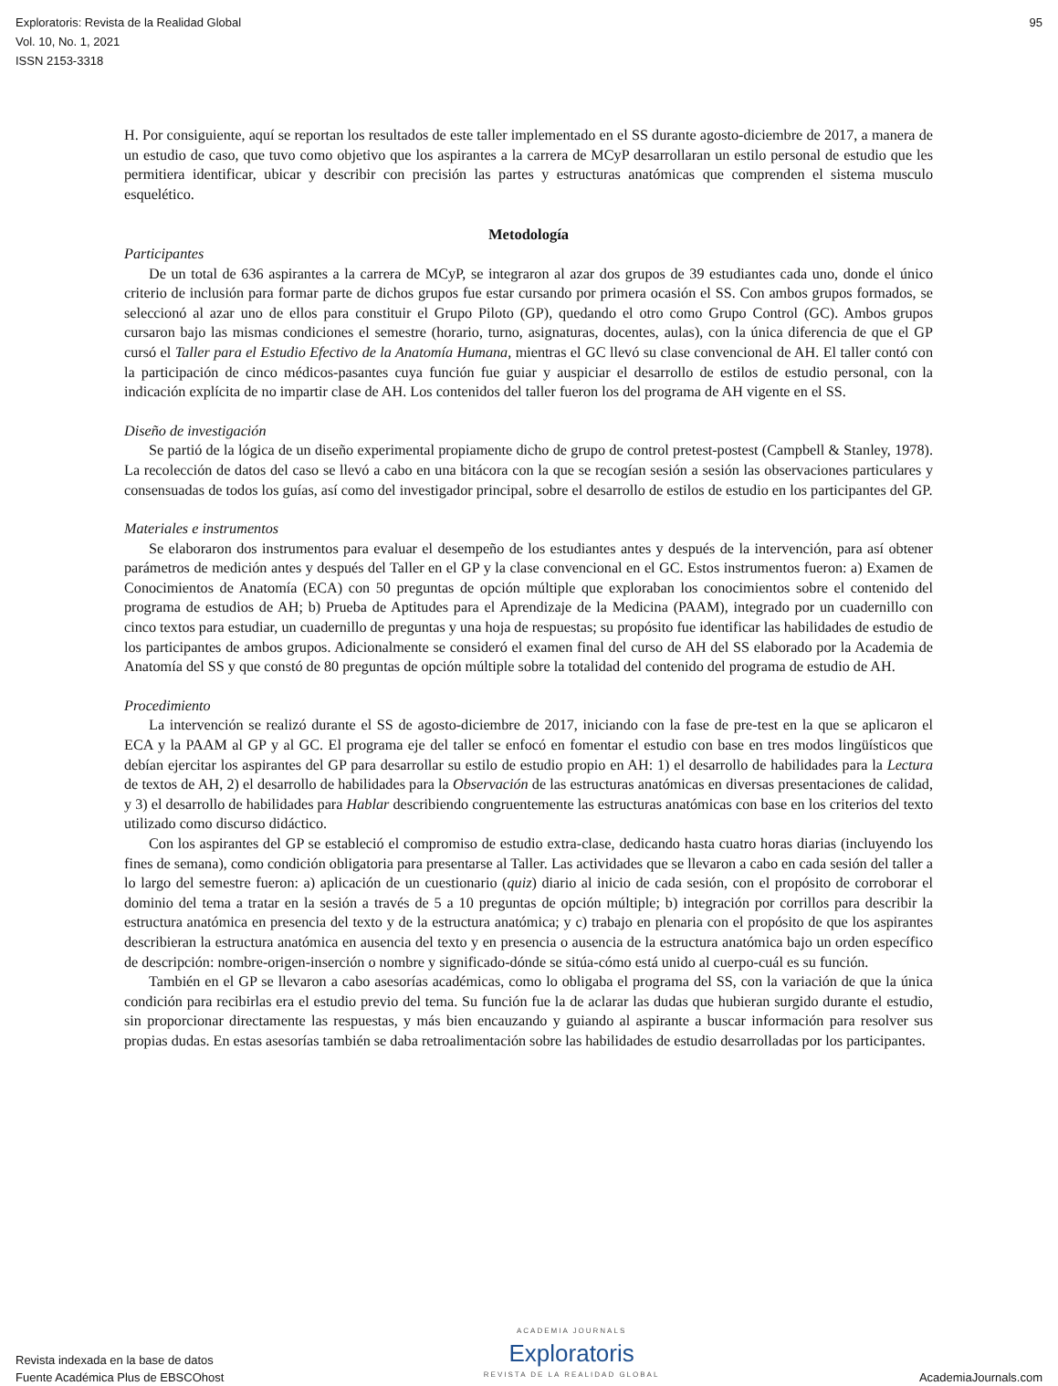Exploratoris: Revista de la Realidad Global
Vol. 10, No. 1, 2021
ISSN 2153-3318
95
H. Por consiguiente, aquí se reportan los resultados de este taller implementado en el SS durante agosto-diciembre de 2017, a manera de un estudio de caso, que tuvo como objetivo que los aspirantes a la carrera de MCyP desarrollaran un estilo personal de estudio que les permitiera identificar, ubicar y describir con precisión las partes y estructuras anatómicas que comprenden el sistema musculo esquelético.
Metodología
Participantes
De un total de 636 aspirantes a la carrera de MCyP, se integraron al azar dos grupos de 39 estudiantes cada uno, donde el único criterio de inclusión para formar parte de dichos grupos fue estar cursando por primera ocasión el SS. Con ambos grupos formados, se seleccionó al azar uno de ellos para constituir el Grupo Piloto (GP), quedando el otro como Grupo Control (GC). Ambos grupos cursaron bajo las mismas condiciones el semestre (horario, turno, asignaturas, docentes, aulas), con la única diferencia de que el GP cursó el Taller para el Estudio Efectivo de la Anatomía Humana, mientras el GC llevó su clase convencional de AH. El taller contó con la participación de cinco médicos-pasantes cuya función fue guiar y auspiciar el desarrollo de estilos de estudio personal, con la indicación explícita de no impartir clase de AH. Los contenidos del taller fueron los del programa de AH vigente en el SS.
Diseño de investigación
Se partió de la lógica de un diseño experimental propiamente dicho de grupo de control pretest-postest (Campbell & Stanley, 1978). La recolección de datos del caso se llevó a cabo en una bitácora con la que se recogían sesión a sesión las observaciones particulares y consensuadas de todos los guías, así como del investigador principal, sobre el desarrollo de estilos de estudio en los participantes del GP.
Materiales e instrumentos
Se elaboraron dos instrumentos para evaluar el desempeño de los estudiantes antes y después de la intervención, para así obtener parámetros de medición antes y después del Taller en el GP y la clase convencional en el GC. Estos instrumentos fueron: a) Examen de Conocimientos de Anatomía (ECA) con 50 preguntas de opción múltiple que exploraban los conocimientos sobre el contenido del programa de estudios de AH; b) Prueba de Aptitudes para el Aprendizaje de la Medicina (PAAM), integrado por un cuadernillo con cinco textos para estudiar, un cuadernillo de preguntas y una hoja de respuestas; su propósito fue identificar las habilidades de estudio de los participantes de ambos grupos. Adicionalmente se consideró el examen final del curso de AH del SS elaborado por la Academia de Anatomía del SS y que constó de 80 preguntas de opción múltiple sobre la totalidad del contenido del programa de estudio de AH.
Procedimiento
La intervención se realizó durante el SS de agosto-diciembre de 2017, iniciando con la fase de pre-test en la que se aplicaron el ECA y la PAAM al GP y al GC. El programa eje del taller se enfocó en fomentar el estudio con base en tres modos lingüísticos que debían ejercitar los aspirantes del GP para desarrollar su estilo de estudio propio en AH: 1) el desarrollo de habilidades para la Lectura de textos de AH, 2) el desarrollo de habilidades para la Observación de las estructuras anatómicas en diversas presentaciones de calidad, y 3) el desarrollo de habilidades para Hablar describiendo congruentemente las estructuras anatómicas con base en los criterios del texto utilizado como discurso didáctico.
Con los aspirantes del GP se estableció el compromiso de estudio extra-clase, dedicando hasta cuatro horas diarias (incluyendo los fines de semana), como condición obligatoria para presentarse al Taller. Las actividades que se llevaron a cabo en cada sesión del taller a lo largo del semestre fueron: a) aplicación de un cuestionario (quiz) diario al inicio de cada sesión, con el propósito de corroborar el dominio del tema a tratar en la sesión a través de 5 a 10 preguntas de opción múltiple; b) integración por corrillos para describir la estructura anatómica en presencia del texto y de la estructura anatómica; y c) trabajo en plenaria con el propósito de que los aspirantes describieran la estructura anatómica en ausencia del texto y en presencia o ausencia de la estructura anatómica bajo un orden específico de descripción: nombre-origen-inserción o nombre y significado-dónde se sitúa-cómo está unido al cuerpo-cuál es su función.
También en el GP se llevaron a cabo asesorías académicas, como lo obligaba el programa del SS, con la variación de que la única condición para recibirlas era el estudio previo del tema. Su función fue la de aclarar las dudas que hubieran surgido durante el estudio, sin proporcionar directamente las respuestas, y más bien encauzando y guiando al aspirante a buscar información para resolver sus propias dudas. En estas asesorías también se daba retroalimentación sobre las habilidades de estudio desarrolladas por los participantes.
Revista indexada en la base de datos
Fuente Académica Plus de EBSCOhost
ACADEMIA JOURNALS
Exploratoris
REVISTA DE LA REALIDAD GLOBAL
AcademiaJournals.com